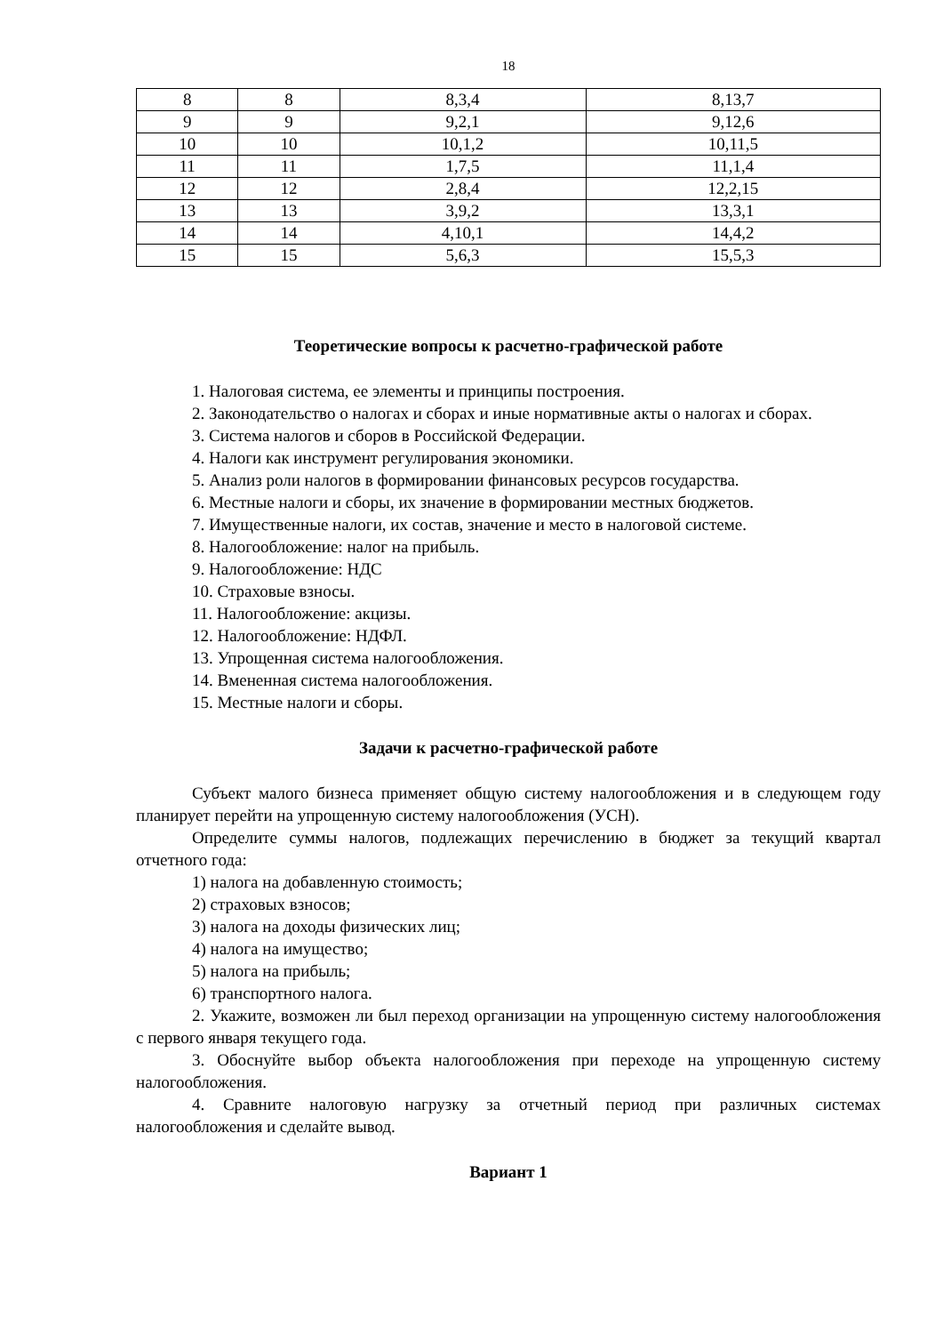18
| 8 | 8 | 8,3,4 | 8,13,7 |
| 9 | 9 | 9,2,1 | 9,12,6 |
| 10 | 10 | 10,1,2 | 10,11,5 |
| 11 | 11 | 1,7,5 | 11,1,4 |
| 12 | 12 | 2,8,4 | 12,2,15 |
| 13 | 13 | 3,9,2 | 13,3,1 |
| 14 | 14 | 4,10,1 | 14,4,2 |
| 15 | 15 | 5,6,3 | 15,5,3 |
Теоретические вопросы к расчетно-графической работе
1. Налоговая система, ее элементы и принципы построения.
2. Законодательство о налогах и сборах и иные нормативные акты о налогах и сборах.
3. Система налогов и сборов в Российской Федерации.
4. Налоги как инструмент регулирования экономики.
5. Анализ роли налогов в формировании финансовых ресурсов государства.
6. Местные налоги и сборы, их значение в формировании местных бюджетов.
7. Имущественные налоги, их состав, значение и место в налоговой системе.
8. Налогообложение: налог на прибыль.
9. Налогообложение: НДС
10. Страховые взносы.
11. Налогообложение: акцизы.
12. Налогообложение: НДФЛ.
13. Упрощенная система налогообложения.
14. Вмененная система налогообложения.
15. Местные налоги и сборы.
Задачи к расчетно-графической работе
Субъект малого бизнеса применяет общую систему налогообложения и в следующем году планирует перейти на упрощенную систему налогообложения (УСН).
Определите суммы налогов, подлежащих перечислению в бюджет за текущий квартал отчетного года:
1) налога на добавленную стоимость;
2) страховых взносов;
3) налога на доходы физических лиц;
4) налога на имущество;
5) налога на прибыль;
6) транспортного налога.
2. Укажите, возможен ли был переход организации на упрощенную систему налогообложения с первого января текущего года.
3. Обоснуйте выбор объекта налогообложения при переходе на упрощенную систему налогообложения.
4. Сравните налоговую нагрузку за отчетный период при различных системах налогообложения и сделайте вывод.
Вариант 1